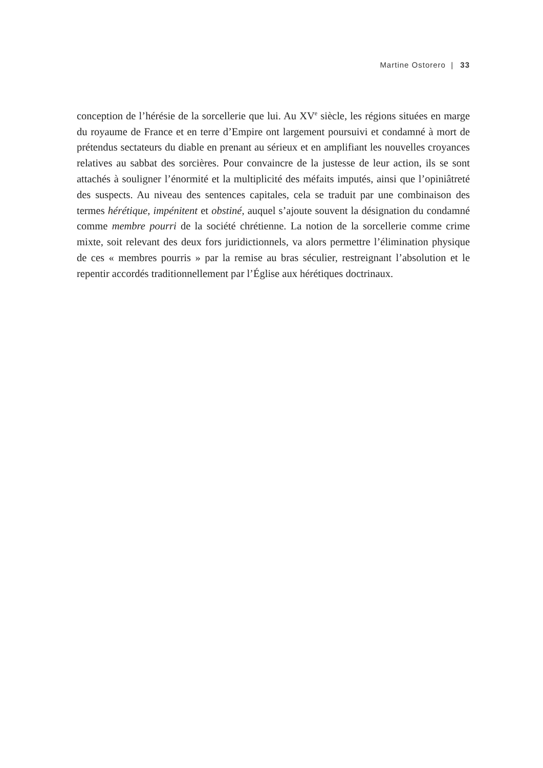Martine Ostorero | 33
conception de l’hérésie de la sorcellerie que lui. Au XV<sup>e</sup> siècle, les régions situées en marge du royaume de France et en terre d’Empire ont largement poursuivi et condamné à mort de prétendus sectateurs du diable en prenant au sérieux et en amplifiant les nouvelles croyances relatives au sabbat des sorcières. Pour convaincre de la justesse de leur action, ils se sont attachés à souligner l’énormité et la multiplicité des méfaits imputés, ainsi que l’opiniâtreté des suspects. Au niveau des sentences capitales, cela se traduit par une combinaison des termes hérétique, impénitent et obstiné, auquel s’ajoute souvent la désignation du condamné comme membre pourri de la société chrétienne. La notion de la sorcellerie comme crime mixte, soit relevant des deux fors juridictionnels, va alors permettre l’élimination physique de ces « membres pourris » par la remise au bras séculier, restreignant l’absolution et le repentir accordés traditionnellement par l’Église aux hérétiques doctrinaux.